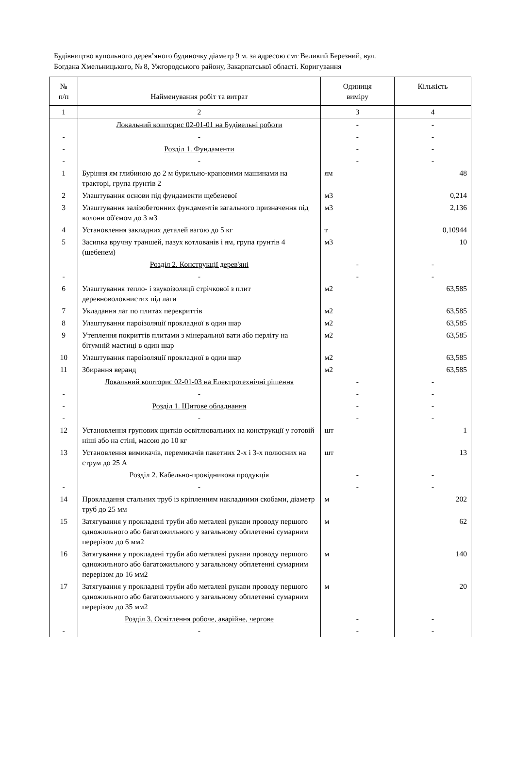Будівництво купольного дерев’яного будиночку діаметр 9 м. за адресою смт Великий Березний, вул.
Богдана Хмельницького, № 8, Ужгородського району, Закарпатської області. Коригування
| № п/п | Найменування робіт та витрат | Одиниця виміру | Кількість |
| --- | --- | --- | --- |
| 1 | 2 | 3 | 4 |
| | Локальний кошторис 02-01-01 на Будівельні роботи | - | - |
| - | - | - | - |
| - | Розділ 1. Фундаменти | - | - |
| - | - | - | - |
| 1 | Буріння ям глибиною до 2 м бурильно-крановими машинами на тракторі, група ґрунтів 2 | ям | 48 |
| 2 | Улаштування основи під фундаменти щебеневої | м3 | 0,214 |
| 3 | Улаштування залізобетонних фундаментів загального призначення під колони об'ємом до 3 м3 | м3 | 2,136 |
| 4 | Установлення закладних деталей вагою до 5 кг | т | 0,10944 |
| 5 | Засипка вручну траншей, пазух котлованів і ям, група ґрунтів 4 (щебенем) | м3 | 10 |
| | Розділ 2. Конструкції дерев'яні | - | - |
| - | - | - | - |
| 6 | Улаштування тепло- і звукоізоляції стрічкової з плит деревноволокнистих під лаги | м2 | 63,585 |
| 7 | Укладання лаг по плитах перекриттів | м2 | 63,585 |
| 8 | Улаштування пароізоляції прокладної в один шар | м2 | 63,585 |
| 9 | Утеплення покриттів плитами з мінеральної вати або перліту на бітумній мастиці в один шар | м2 | 63,585 |
| 10 | Улаштування пароізоляції прокладної в один шар | м2 | 63,585 |
| 11 | Збирання веранд | м2 | 63,585 |
| | Локальний кошторис 02-01-03 на Електротехнічні рішення | - | - |
| - | - | - | - |
| - | Розділ 1. Щитове обладнання | - | - |
| - | - | - | - |
| 12 | Установлення групових щитків освітлювальних на конструкції у готовій ніші або на стіні, масою до 10 кг | шт | 1 |
| 13 | Установлення вимикачів, перемикачів пакетних 2-х і 3-х полюсних на струм до 25 А | шт | 13 |
| | Розділ 2. Кабельно-провідникова продукція | - | - |
| - | - | - | - |
| 14 | Прокладання стальних труб із кріпленням накладними скобами, діаметр труб до 25 мм | м | 202 |
| 15 | Затягування у прокладені труби або металеві рукави проводу першого одножильного або багатожильного у загальному обплетенні сумарним перерізом до 6 мм2 | м | 62 |
| 16 | Затягування у прокладені труби або металеві рукави проводу першого одножильного або багатожильного у загальному обплетенні сумарним перерізом до 16 мм2 | м | 140 |
| 17 | Затягування у прокладені труби або металеві рукави проводу першого одножильного або багатожильного у загальному обплетенні сумарним перерізом до 35 мм2 | м | 20 |
| | Розділ 3. Освітлення робоче, аварійне, чергове | - | - |
| - | - | - | - |